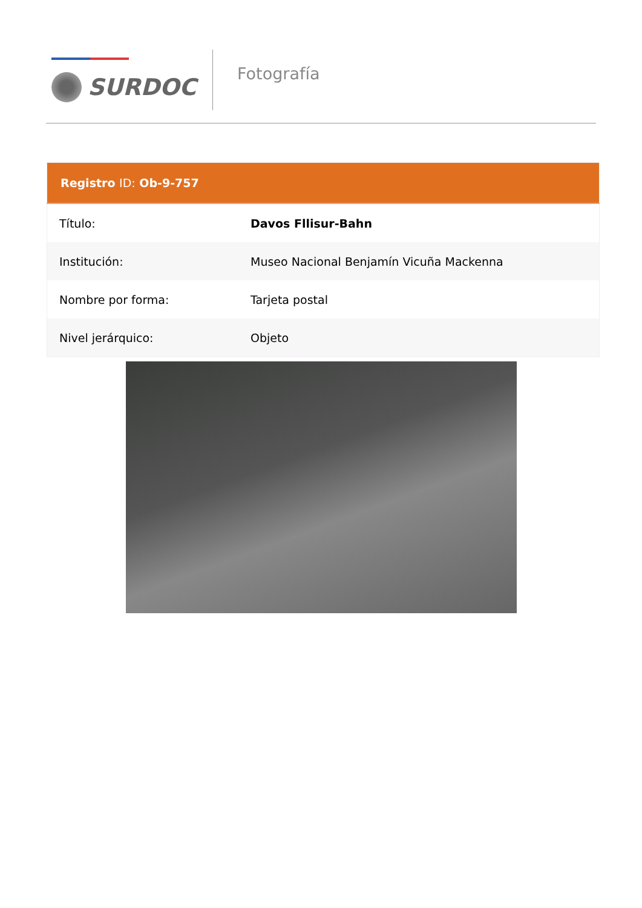SURDOC
Fotografía
| Registro ID: Ob-9-757 | |
| --- | --- |
| Título: | Davos Fllisur-Bahn |
| Institución: | Museo Nacional Benjamín Vicuña Mackenna |
| Nombre por forma: | Tarjeta postal |
| Nivel jerárquico: | Objeto |